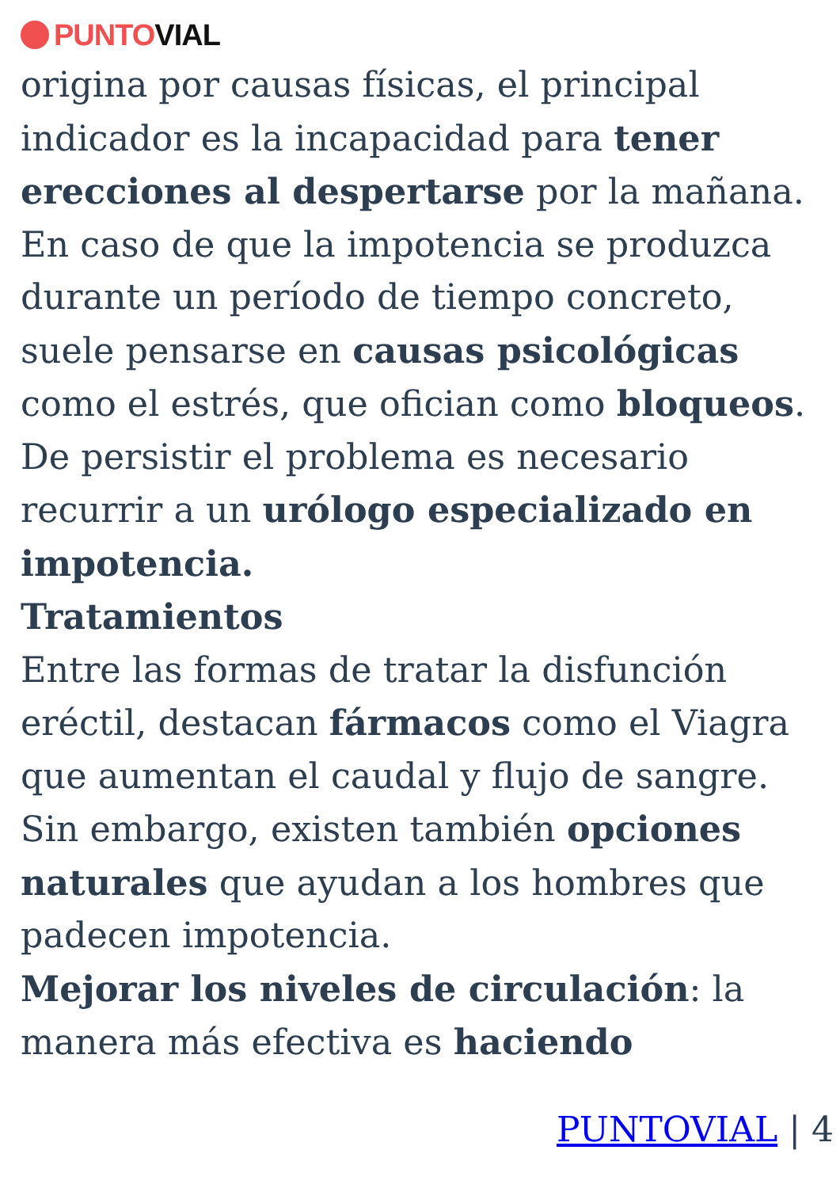PUNTO VIAL
origina por causas físicas, el principal indicador es la incapacidad para tener erecciones al despertarse por la mañana. En caso de que la impotencia se produzca durante un período de tiempo concreto, suele pensarse en causas psicológicas como el estrés, que ofician como bloqueos. De persistir el problema es necesario recurrir a un urólogo especializado en impotencia.
Tratamientos
Entre las formas de tratar la disfunción eréctil, destacan fármacos como el Viagra que aumentan el caudal y flujo de sangre. Sin embargo, existen también opciones naturales que ayudan a los hombres que padecen impotencia.
Mejorar los niveles de circulación: la manera más efectiva es haciendo
PUNTOVIAL | 4